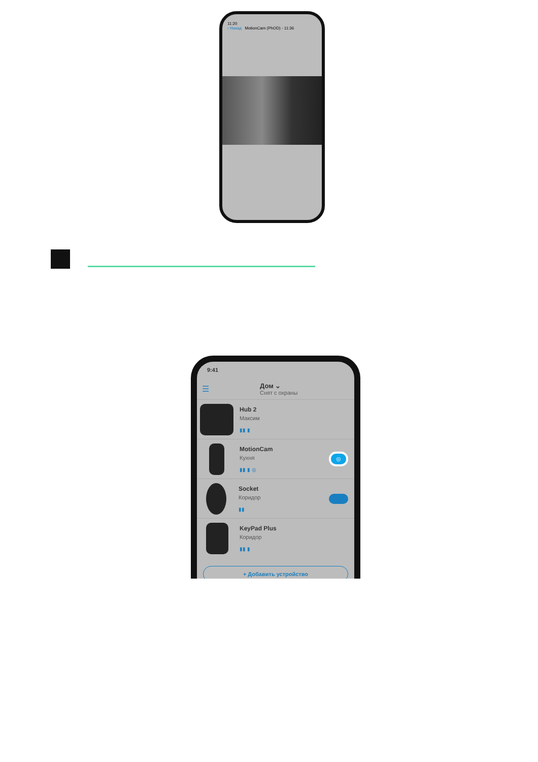11:20
‹ Назад MotionCam (PhOD) - 11:36
9:41
☰
Дом ⌄
Снят с охраны
Hub 2
Максим
▮▮ ▮
MotionCam
Кухня
▮▮ ▮ ◎
◎
Socket
Коридор
▮▮
KeyPad Plus
Коридор
▮▮ ▮
+ Добавить устройство